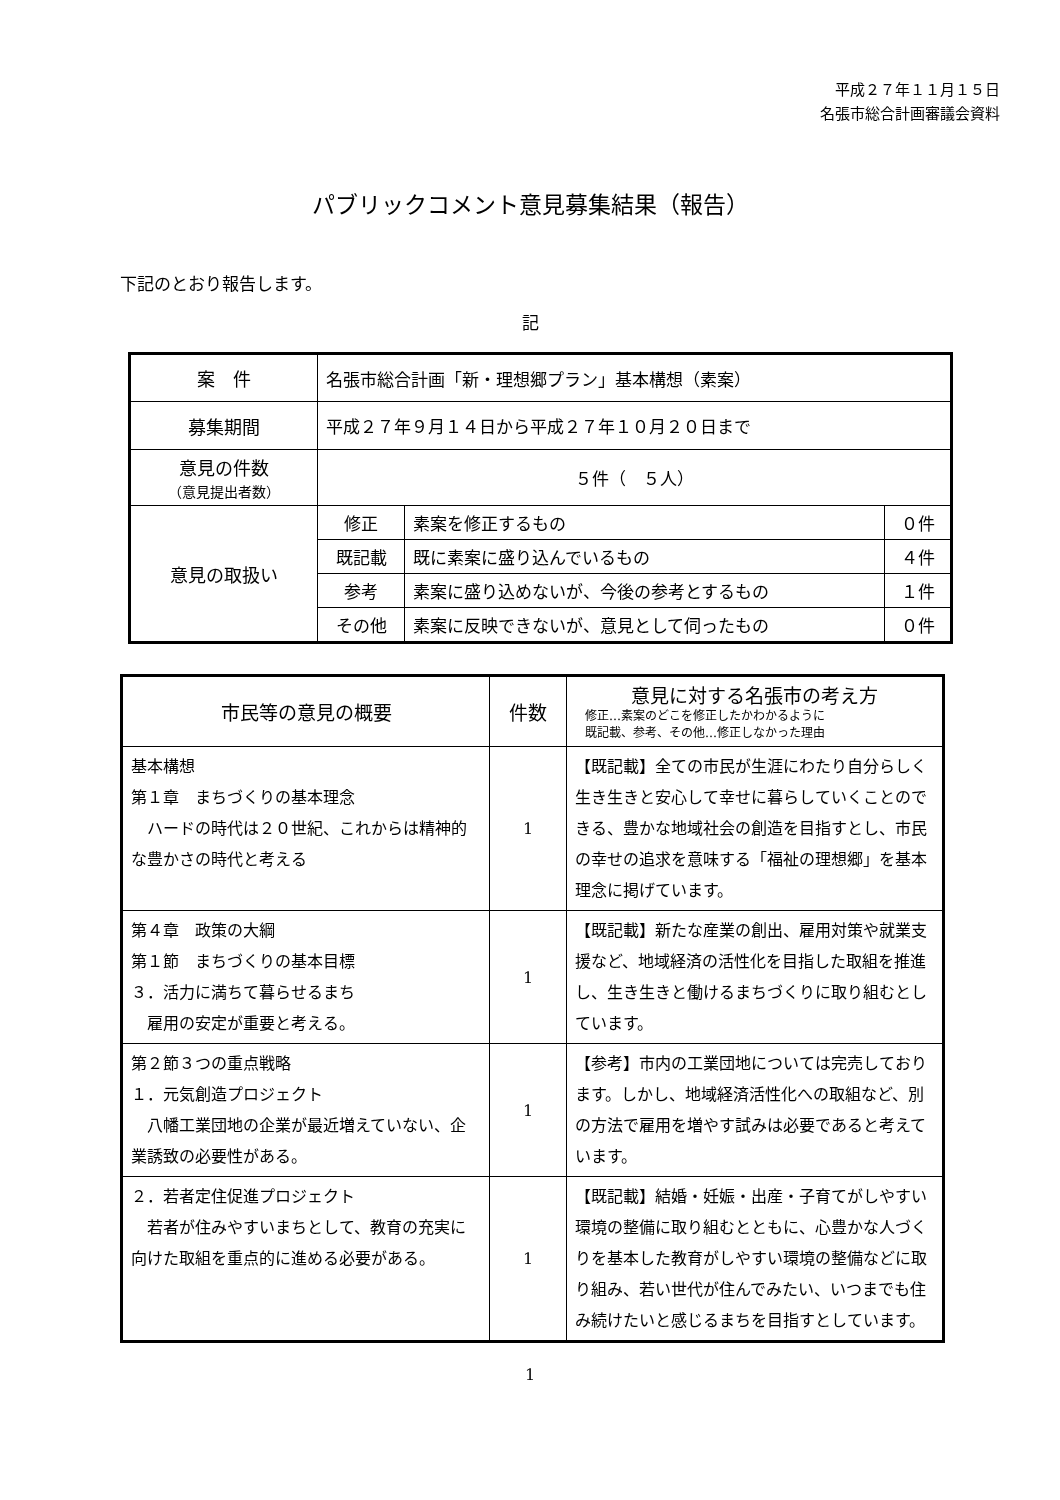平成２７年１１月１５日
名張市総合計画審議会資料
パブリックコメント意見募集結果（報告）
下記のとおり報告します。
記
| 案 件 | 名張市総合計画「新・理想郷プラン」基本構想（素案） | | |
| 募集期間 | 平成２７年９月１４日から平成２７年１０月２０日まで | | |
| 意見の件数 （意見提出者数） | ５件（ ５人） | | |
| 意見の取扱い | 修正 | 素案を修正するもの | ０件 |
| | 既記載 | 既に素案に盛り込んでいるもの | ４件 |
| | 参考 | 素案に盛り込めないが、今後の参考とするもの | １件 |
| | その他 | 素案に反映できないが、意見として伺ったもの | ０件 |
| 市民等の意見の概要 | 件数 | 意見に対する名張市の考え方 修正…素案のどこを修正したかわかるように 既記載、参考、その他…修正しなかった理由 |
| --- | --- | --- |
| 基本構想 第１章 まちづくりの基本理念 ハードの時代は２０世紀、これからは精神的な豊かさの時代と考える | 1 | 【既記載】全ての市民が生涯にわたり自分らしく生き生きと安心して幸せに暮らしていくことのできる、豊かな地域社会の創造を目指すとし、市民の幸せの追求を意味する「福祉の理想郷」を基本理念に掲げています。 |
| 第４章 政策の大綱 第１節 まちづくりの基本目標 ３．活力に満ちて暮らせるまち 雇用の安定が重要と考える。 | 1 | 【既記載】新たな産業の創出、雇用対策や就業支援など、地域経済の活性化を目指した取組を推進し、生き生きと働けるまちづくりに取り組むとしています。 |
| 第２節３つの重点戦略 １．元気創造プロジェクト 八幡工業団地の企業が最近増えていない、企業誘致の必要性がある。 | 1 | 【参考】市内の工業団地については完売しております。しかし、地域経済活性化への取組など、別の方法で雇用を増やす試みは必要であると考えています。 |
| ２．若者定住促進プロジェクト 若者が住みやすいまちとして、教育の充実に向けた取組を重点的に進める必要がある。 | 1 | 【既記載】結婚・妊娠・出産・子育てがしやすい環境の整備に取り組むとともに、心豊かな人づくりを基本した教育がしやすい環境の整備などに取り組み、若い世代が住んでみたい、いつまでも住み続けたいと感じるまちを目指すとしています。 |
1